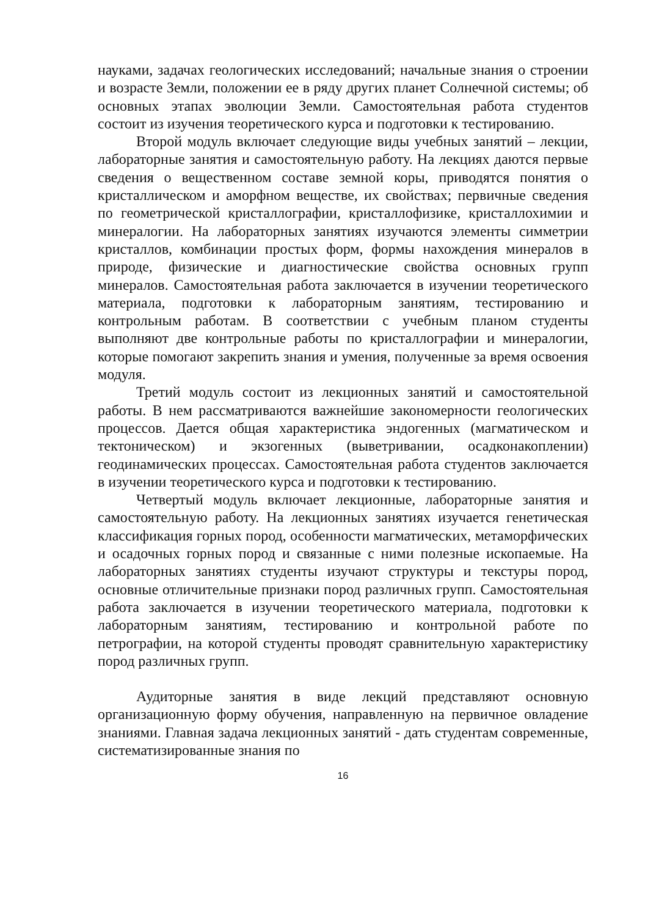науками, задачах геологических исследований; начальные знания о строении и возрасте Земли, положении ее в ряду других планет Солнечной системы; об основных этапах эволюции Земли. Самостоятельная работа студентов состоит из изучения теоретического курса и подготовки к тестированию.
Второй модуль включает следующие виды учебных занятий – лекции, лабораторные занятия и самостоятельную работу. На лекциях даются первые сведения о вещественном составе земной коры, приводятся понятия о кристаллическом и аморфном веществе, их свойствах; первичные сведения по геометрической кристаллографии, кристаллофизике, кристаллохимии и минералогии. На лабораторных занятиях изучаются элементы симметрии кристаллов, комбинации простых форм, формы нахождения минералов в природе, физические и диагностические свойства основных групп минералов. Самостоятельная работа заключается в изучении теоретического материала, подготовки к лабораторным занятиям, тестированию и контрольным работам. В соответствии с учебным планом студенты выполняют две контрольные работы по кристаллографии и минералогии, которые помогают закрепить знания и умения, полученные за время освоения модуля.
Третий модуль состоит из лекционных занятий и самостоятельной работы. В нем рассматриваются важнейшие закономерности геологических процессов. Дается общая характеристика эндогенных (магматическом и тектоническом) и экзогенных (выветривании, осадконакоплении) геодинамических процессах. Самостоятельная работа студентов заключается в изучении теоретического курса и подготовки к тестированию.
Четвертый модуль включает лекционные, лабораторные занятия и самостоятельную работу. На лекционных занятиях изучается генетическая классификация горных пород, особенности магматических, метаморфических и осадочных горных пород и связанные с ними полезные ископаемые. На лабораторных занятиях студенты изучают структуры и текстуры пород, основные отличительные признаки пород различных групп. Самостоятельная работа заключается в изучении теоретического материала, подготовки к лабораторным занятиям, тестированию и контрольной работе по петрографии, на которой студенты проводят сравнительную характеристику пород различных групп.
Аудиторные занятия в виде лекций представляют основную организационную форму обучения, направленную на первичное овладение знаниями. Главная задача лекционных занятий - дать студентам современные, систематизированные знания по
16